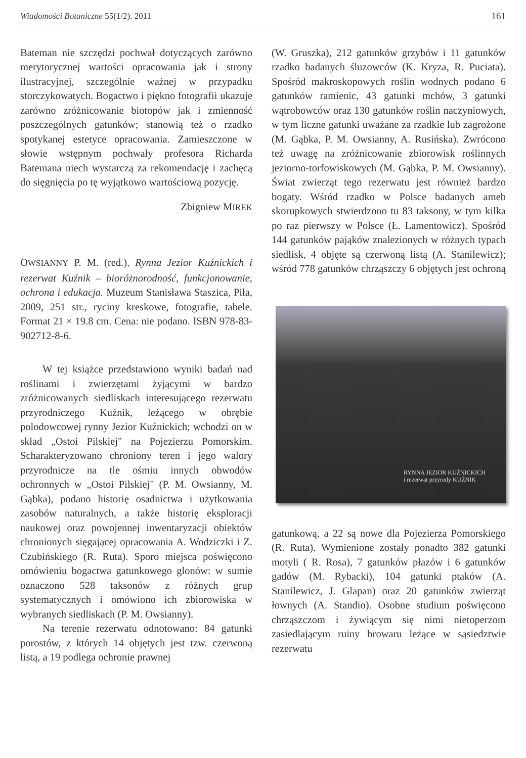Wiadomości Botaniczne 55(1/2). 2011 161
Bateman nie szczędzi pochwał dotyczących zarówno merytorycznej wartości opracowania jak i strony ilustracyjnej, szczególnie ważnej w przypadku storczykowatych. Bogactwo i piękno fotografii ukazuje zarówno zróżnicowanie biotopów jak i zmienność poszczególnych gatunków; stanowią też o rzadko spotykanej estetyce opracowania. Zamieszczone w słowie wstępnym pochwały profesora Richarda Batemana niech wystarczą za rekomendację i zachęcą do sięgnięcia po tę wyjątkowo wartościową pozycję.
Zbigniew MIREK
OWSIANNY P. M. (red.), Rynna Jezior Kuźnickich i rezerwat Kuźnik – bioróżnorodność, funkcjonowanie, ochrona i edukacja. Muzeum Stanisława Staszica, Piła, 2009, 251 str., ryciny kreskowe, fotografie, tabele. Format 21 × 19.8 cm. Cena: nie podano. ISBN 978-83-902712-8-6.
W tej książce przedstawiono wyniki badań nad roślinami i zwierzętami żyjącymi w bardzo zróżnicowanych siedliskach interesującego rezerwatu przyrodniczego Kuźnik, leżącego w obrębie polodowcowej rynny Jezior Kuźnickich; wchodzi on w skład „Ostoi Pilskiej" na Pojezierzu Pomorskim. Scharakteryzowano chroniony teren i jego walory przyrodnicze na tle ośmiu innych obwodów ochronnych w „Ostoi Pilskiej" (P. M. Owsianny, M. Gąbka), podano historię osadnictwa i użytkowania zasobów naturalnych, a także historię eksploracji naukowej oraz powojennej inwentaryzacji obiektów chronionych sięgającej opracowania A. Wodziczki i Z. Czubińskiego (R. Ruta). Sporo miejsca poświęcono omówieniu bogactwa gatunkowego glonów: w sumie oznaczono 528 taksonów z różnych grup systematycznych i omówiono ich zbiorowiska w wybranych siedliskach (P. M. Owsianny).
Na terenie rezerwatu odnotowano: 84 gatunki porostów, z których 14 objętych jest tzw. czerwoną listą, a 19 podlega ochronie prawnej
(W. Gruszka), 212 gatunków grzybów i 11 gatunków rzadko badanych śluzowców (K. Kryza, R. Puciata). Spośród makroskopowych roślin wodnych podano 6 gatunków ramienic, 43 gatunki mchów, 3 gatunki wątrobowców oraz 130 gatunków roślin naczyniowych, w tym liczne gatunki uważane za rzadkie lub zagrożone (M. Gąbka, P. M. Owsianny, A. Rusińska). Zwrócono też uwagę na zróżnicowanie zbiorowisk roślinnych jeziorno-torfowiskowych (M. Gąbka, P. M. Owsianny). Świat zwierząt tego rezerwatu jest również bardzo bogaty. Wśród rzadko w Polsce badanych ameb skorupkowych stwierdzono tu 83 taksony, w tym kilka po raz pierwszy w Polsce (Ł. Lamentowicz). Spośród 144 gatunków pająków znalezionych w różnych typach siedlisk, 4 objęte są czerwoną listą (A. Stanilewicz); wśród 778 gatunków chrząszczy 6 objętych jest ochroną
RYNNA JEZIOR KUŹNICKICH
i rezerwat przyrody KUŹNIK
gatunkową, a 22 są nowe dla Pojezierza Pomorskiego (R. Ruta). Wymienione zostały ponadto 382 gatunki motyli ( R. Rosa), 7 gatunków płazów i 6 gatunków gadów (M. Rybacki), 104 gatunki ptaków (A. Stanilewicz, J. Glapan) oraz 20 gatunków zwierząt łownych (A. Standio). Osobne studium poświęcono chrząszczom i żywiącym się nimi nietoperzom zasiedlającym ruiny browaru leżące w sąsiedztwie rezerwatu